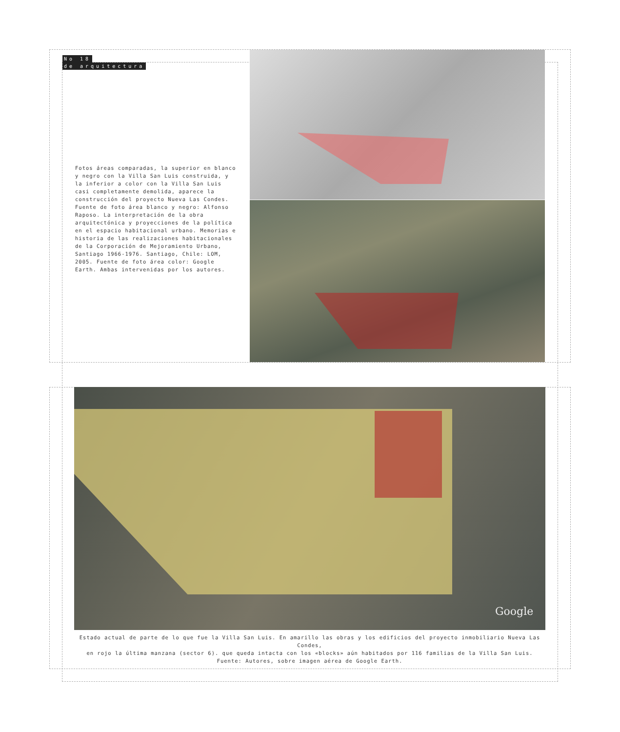No 18
de arquitectura
Fotos áreas comparadas, la superior en blanco y negro con la Villa San Luis construida, y la inferior a color con la Villa San Luis casi completamente demolida, aparece la construcción del proyecto Nueva Las Condes. Fuente de foto área blanco y negro: Alfonso Raposo. La interpretación de la obra arquitectónica y proyecciones de la política en el espacio habitacional urbano. Memorias e historia de las realizaciones habitacionales de la Corporación de Mejoramiento Urbano, Santiago 1966-1976. Santiago, Chile: LOM, 2005. Fuente de foto área color: Google Earth. Ambas intervenidas por los autores.
Google
Estado actual de parte de lo que fue la Villa San Luis. En amarillo las obras y los edificios del proyecto inmobiliario Nueva Las Condes,
en rojo la última manzana (sector 6). que queda intacta con los «blocks» aún habitados por 116 familias de la Villa San Luis.
Fuente: Autores, sobre imagen aérea de Google Earth.